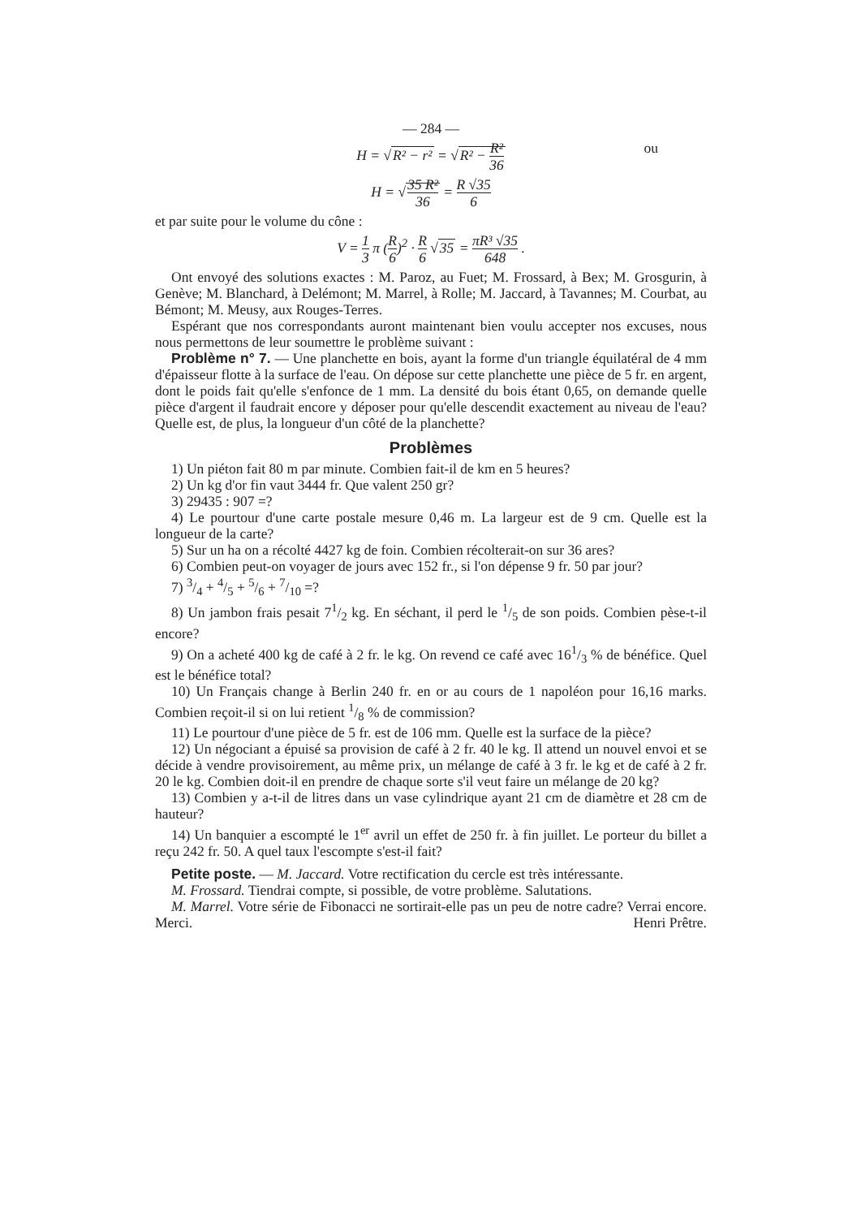— 284 —
H = √R² − r² = √R² − R² 36 ou
H = √35 R² 36 = R √35 6
et par suite pour le volume du cône :
V = 1 3 π (R 6)<sup>2</sup> · R 6 √35 = πR³ √35 648 .
Ont envoyé des solutions exactes : M. Paroz, au Fuet; M. Frossard, à Bex; M. Grosgurin, à Genève; M. Blanchard, à Delémont; M. Marrel, à Rolle; M. Jaccard, à Tavannes; M. Courbat, au Bémont; M. Meusy, aux Rouges-Terres.
Espérant que nos correspondants auront maintenant bien voulu accepter nos excuses, nous nous permettons de leur soumettre le problème suivant :
Problème n° 7. — Une planchette en bois, ayant la forme d'un triangle équilatéral de 4 mm d'épaisseur flotte à la surface de l'eau. On dépose sur cette planchette une pièce de 5 fr. en argent, dont le poids fait qu'elle s'enfonce de 1 mm. La densité du bois étant 0,65, on demande quelle pièce d'argent il faudrait encore y déposer pour qu'elle descendit exactement au niveau de l'eau? Quelle est, de plus, la longueur d'un côté de la planchette?
Problèmes
1) Un piéton fait 80 m par minute. Combien fait-il de km en 5 heures?
2) Un kg d'or fin vaut 3444 fr. Que valent 250 gr?
3) 29435 : 907 =?
4) Le pourtour d'une carte postale mesure 0,46 m. La largeur est de 9 cm. Quelle est la longueur de la carte?
5) Sur un ha on a récolté 4427 kg de foin. Combien récolterait-on sur 36 ares?
6) Combien peut-on voyager de jours avec 152 fr., si l'on dépense 9 fr. 50 par jour?
7) 3/4 + 4/5 + 5/6 + 7/10 =?
8) Un jambon frais pesait 71/2 kg. En séchant, il perd le 1/5 de son poids. Combien pèse-t-il encore?
9) On a acheté 400 kg de café à 2 fr. le kg. On revend ce café avec 161/3 % de bénéfice. Quel est le bénéfice total?
10) Un Français change à Berlin 240 fr. en or au cours de 1 napoléon pour 16,16 marks. Combien reçoit-il si on lui retient 1/8 % de commission?
11) Le pourtour d'une pièce de 5 fr. est de 106 mm. Quelle est la surface de la pièce?
12) Un négociant a épuisé sa provision de café à 2 fr. 40 le kg. Il attend un nouvel envoi et se décide à vendre provisoirement, au même prix, un mélange de café à 3 fr. le kg et de café à 2 fr. 20 le kg. Combien doit-il en prendre de chaque sorte s'il veut faire un mélange de 20 kg?
13) Combien y a-t-il de litres dans un vase cylindrique ayant 21 cm de diamètre et 28 cm de hauteur?
14) Un banquier a escompté le 1<sup>er</sup> avril un effet de 250 fr. à fin juillet. Le porteur du billet a reçu 242 fr. 50. A quel taux l'escompte s'est-il fait?
Petite poste. — M. Jaccard. Votre rectification du cercle est très intéressante.
M. Frossard. Tiendrai compte, si possible, de votre problème. Salutations.
M. Marrel. Votre série de Fibonacci ne sortirait-elle pas un peu de notre cadre? Verrai encore. Merci. Henri Prêtre.